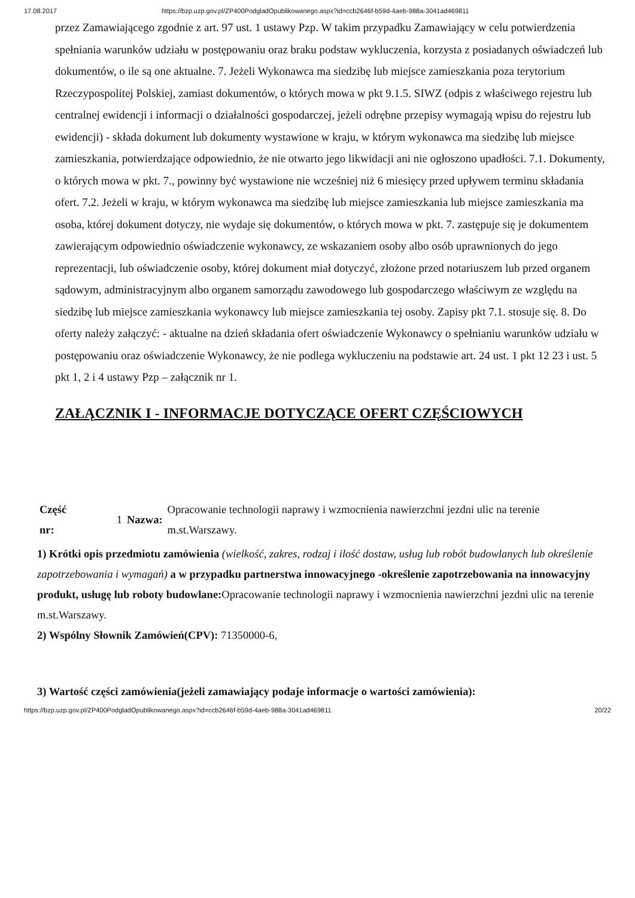17.08.2017 https://bzp.uzp.gov.pl/ZP400PodgladOpublikowanego.aspx?id=ccb2646f-b59d-4aeb-988a-3041ad469811
przez Zamawiającego zgodnie z art. 97 ust. 1 ustawy Pzp. W takim przypadku Zamawiający w celu potwierdzenia spełniania warunków udziału w postępowaniu oraz braku podstaw wykluczenia, korzysta z posiadanych oświadczeń lub dokumentów, o ile są one aktualne. 7. Jeżeli Wykonawca ma siedzibę lub miejsce zamieszkania poza terytorium Rzeczypospolitej Polskiej, zamiast dokumentów, o których mowa w pkt 9.1.5. SIWZ (odpis z właściwego rejestru lub centralnej ewidencji i informacji o działalności gospodarczej, jeżeli odrębne przepisy wymagają wpisu do rejestru lub ewidencji) - składa dokument lub dokumenty wystawione w kraju, w którym wykonawca ma siedzibę lub miejsce zamieszkania, potwierdzające odpowiednio, że nie otwarto jego likwidacji ani nie ogłoszono upadłości. 7.1. Dokumenty, o których mowa w pkt. 7., powinny być wystawione nie wcześniej niż 6 miesięcy przed upływem terminu składania ofert. 7.2. Jeżeli w kraju, w którym wykonawca ma siedzibę lub miejsce zamieszkania lub miejsce zamieszkania ma osoba, której dokument dotyczy, nie wydaje się dokumentów, o których mowa w pkt. 7. zastępuje się je dokumentem zawierającym odpowiednio oświadczenie wykonawcy, ze wskazaniem osoby albo osób uprawnionych do jego reprezentacji, lub oświadczenie osoby, której dokument miał dotyczyć, złożone przed notariuszem lub przed organem sądowym, administracyjnym albo organem samorządu zawodowego lub gospodarczego właściwym ze względu na siedzibę lub miejsce zamieszkania wykonawcy lub miejsce zamieszkania tej osoby. Zapisy pkt 7.1. stosuje się. 8. Do oferty należy załączyć: - aktualne na dzień składania ofert oświadczenie Wykonawcy o spełnianiu warunków udziału w postępowaniu oraz oświadczenie Wykonawcy, że nie podlega wykluczeniu na podstawie art. 24 ust. 1 pkt 12 23 i ust. 5 pkt 1, 2 i 4 ustawy Pzp – załącznik nr 1.
ZAŁĄCZNIK I - INFORMACJE DOTYCZĄCE OFERT CZĘŚCIOWYCH
| Część nr: | 1 | Nazwa: | Opracowanie technologii naprawy i wzmocnienia nawierzchni jezdni ulic na terenie m.st.Warszawy. |
1) Krótki opis przedmiotu zamówienia (wielkość, zakres, rodzaj i ilość dostaw, usług lub robót budowlanych lub określenie zapotrzebowania i wymagań) a w przypadku partnerstwa innowacyjnego -określenie zapotrzebowania na innowacyjny produkt, usługę lub roboty budowlane: Opracowanie technologii naprawy i wzmocnienia nawierzchni jezdni ulic na terenie m.st.Warszawy.
2) Wspólny Słownik Zamówień(CPV): 71350000-6,
3) Wartość części zamówienia(jeżeli zamawiający podaje informacje o wartości zamówienia):
https://bzp.uzp.gov.pl/ZP400PodgladOpublikowanego.aspx?id=ccb2646f-b59d-4aeb-988a-3041ad469811 20/22